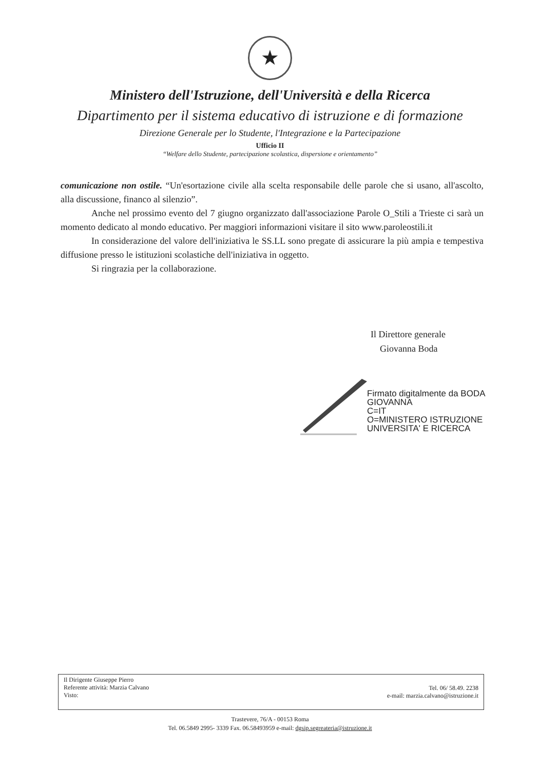★
Ministero dell'Istruzione, dell'Università e della Ricerca
Dipartimento per il sistema educativo di istruzione e di formazione
Direzione Generale per lo Studente, l'Integrazione e la Partecipazione
Ufficio II
“Welfare dello Studente, partecipazione scolastica, dispersione e orientamento”
comunicazione non ostile. “Un'esortazione civile alla scelta responsabile delle parole che si usano, all'ascolto, alla discussione, financo al silenzio”.
Anche nel prossimo evento del 7 giugno organizzato dall'associazione Parole O_Stili a Trieste ci sarà un momento dedicato al mondo educativo. Per maggiori informazioni visitare il sito www.paroleostili.it
In considerazione del valore dell'iniziativa le SS.LL sono pregate di assicurare la più ampia e tempestiva diffusione presso le istituzioni scolastiche dell'iniziativa in oggetto.
Si ringrazia per la collaborazione.
Il Direttore generale
Giovanna Boda
Firmato digitalmente da BODA
GIOVANNA
C=IT
O=MINISTERO ISTRUZIONE
UNIVERSITA' E RICERCA
Il Dirigente Giuseppe Pierro
Referente attività: Marzia Calvano
Visto:
Tel. 06/ 58.49. 2238
e-mail: marzia.calvano@istruzione.it
Trastevere, 76/A - 00153 Roma
Tel. 06.5849 2995- 3339 Fax. 06.58493959 e-mail: dgsip.segreateria@istruzione.it